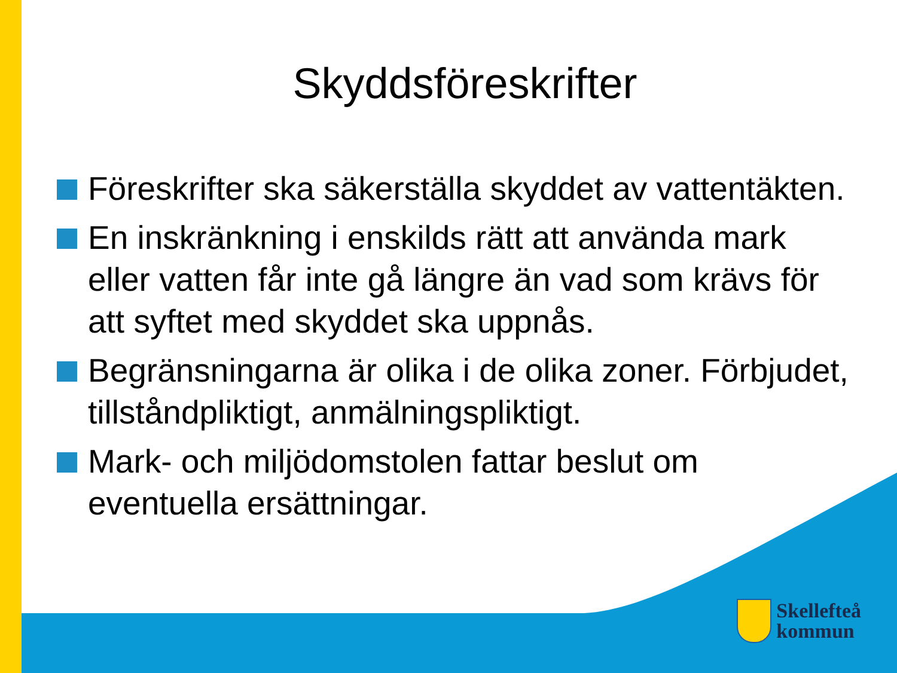Skyddsföreskrifter
Föreskrifter ska säkerställa skyddet av vattentäkten.
En inskränkning i enskilds rätt att använda mark eller vatten får inte gå längre än vad som krävs för att syftet med skyddet ska uppnås.
Begränsningarna är olika i de olika zoner. Förbjudet, tillståndpliktigt, anmälningspliktigt.
Mark- och miljödomstolen fattar beslut om eventuella ersättningar.
Skellefteå
kommun